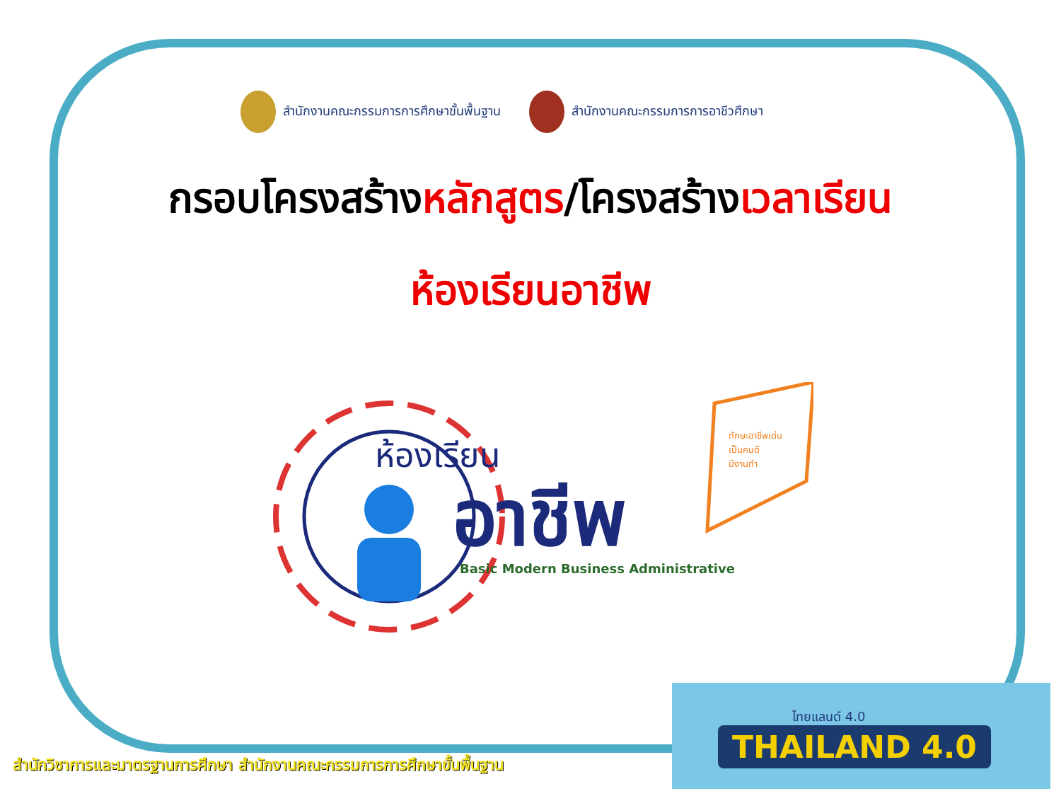สำนักงานคณะกรรมการการศึกษาขั้นพื้นฐาน
สำนักงานคณะกรรมการการอาชีวศึกษา
กรอบโครงสร้างหลักสูตร/โครงสร้างเวลาเรียน
ห้องเรียนอาชีพ
ห้องเรียน
อาชีพ
Basic Modern Business Administrative
ทักษะอาชีพเด่น
เป็นคนดี
มีงานทำ
สำนักวิชาการและมาตรฐานการศึกษา สำนักงานคณะกรรมการการศึกษาขั้นพื้นฐาน
ไทยแลนด์ 4.0
THAILAND 4.0